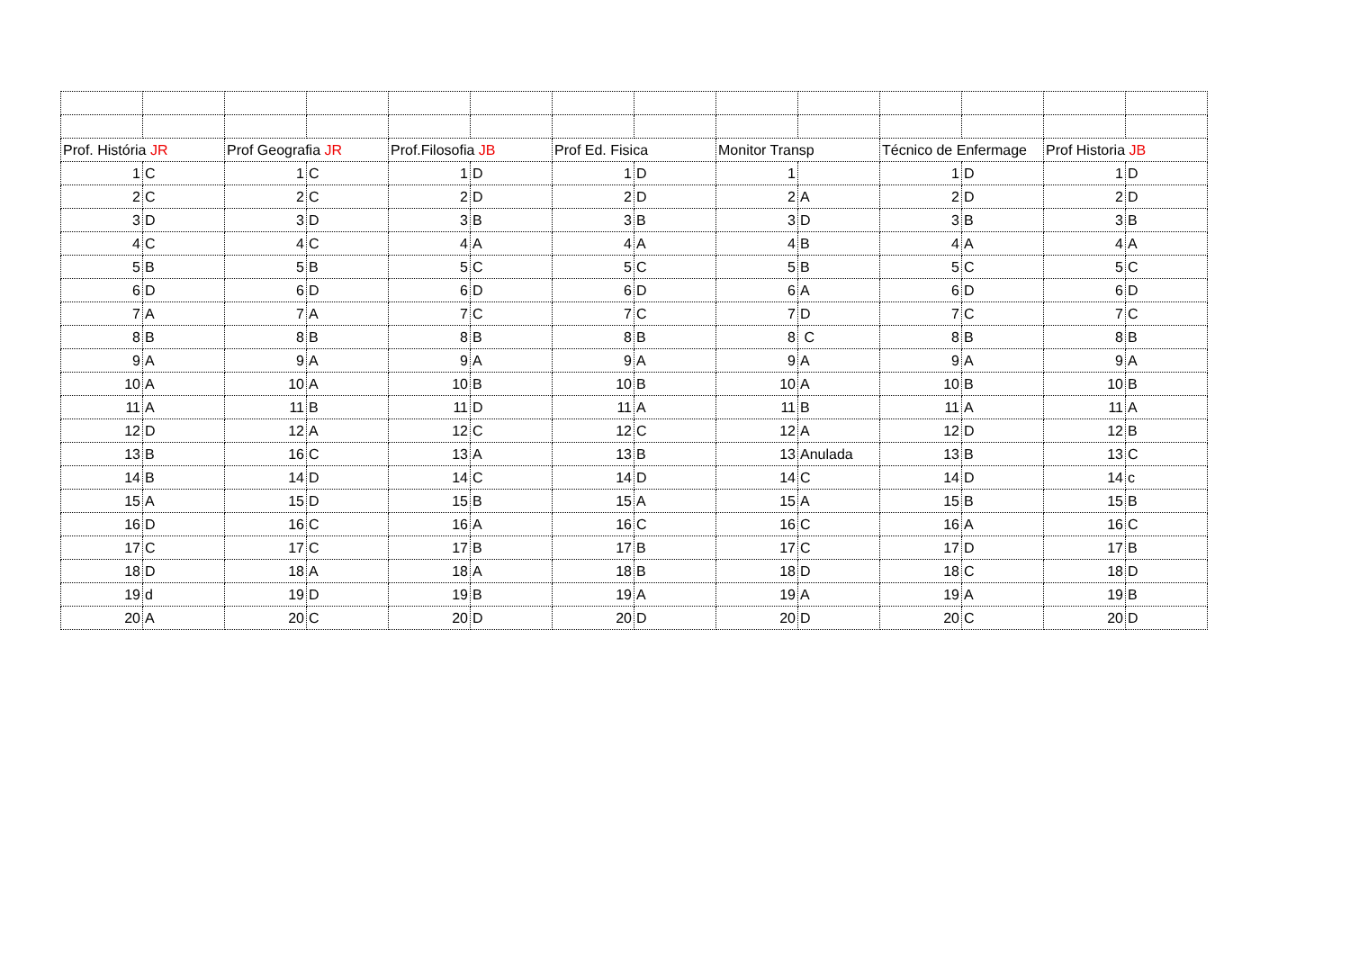| Prof. História JR | | Prof Geografia JR | | Prof.Filosofia JB | | Prof Ed. Fisica | | Monitor Transp | | Técnico de Enfermage | | Prof Historia JB | |
| 1 | C | 1 | C | 1 | D | 1 | D | 1 | | 1 | D | 1 | D |
| 2 | C | 2 | C | 2 | D | 2 | D | 2 | A | 2 | D | 2 | D |
| 3 | D | 3 | D | 3 | B | 3 | B | 3 | D | 3 | B | 3 | B |
| 4 | C | 4 | C | 4 | A | 4 | A | 4 | B | 4 | A | 4 | A |
| 5 | B | 5 | B | 5 | C | 5 | C | 5 | B | 5 | C | 5 | C |
| 6 | D | 6 | D | 6 | D | 6 | D | 6 | A | 6 | D | 6 | D |
| 7 | A | 7 | A | 7 | C | 7 | C | 7 | D | 7 | C | 7 | C |
| 8 | B | 8 | B | 8 | B | 8 | B | 8 | C | 8 | B | 8 | B |
| 9 | A | 9 | A | 9 | A | 9 | A | 9 | A | 9 | A | 9 | A |
| 10 | A | 10 | A | 10 | B | 10 | B | 10 | A | 10 | B | 10 | B |
| 11 | A | 11 | B | 11 | D | 11 | A | 11 | B | 11 | A | 11 | A |
| 12 | D | 12 | A | 12 | C | 12 | C | 12 | A | 12 | D | 12 | B |
| 13 | B | 16 | C | 13 | A | 13 | B | 13 | Anulada | 13 | B | 13 | C |
| 14 | B | 14 | D | 14 | C | 14 | D | 14 | C | 14 | D | 14 | c |
| 15 | A | 15 | D | 15 | B | 15 | A | 15 | A | 15 | B | 15 | B |
| 16 | D | 16 | C | 16 | A | 16 | C | 16 | C | 16 | A | 16 | C |
| 17 | C | 17 | C | 17 | B | 17 | B | 17 | C | 17 | D | 17 | B |
| 18 | D | 18 | A | 18 | A | 18 | B | 18 | D | 18 | C | 18 | D |
| 19 | d | 19 | D | 19 | B | 19 | A | 19 | A | 19 | A | 19 | B |
| 20 | A | 20 | C | 20 | D | 20 | D | 20 | D | 20 | C | 20 | D |